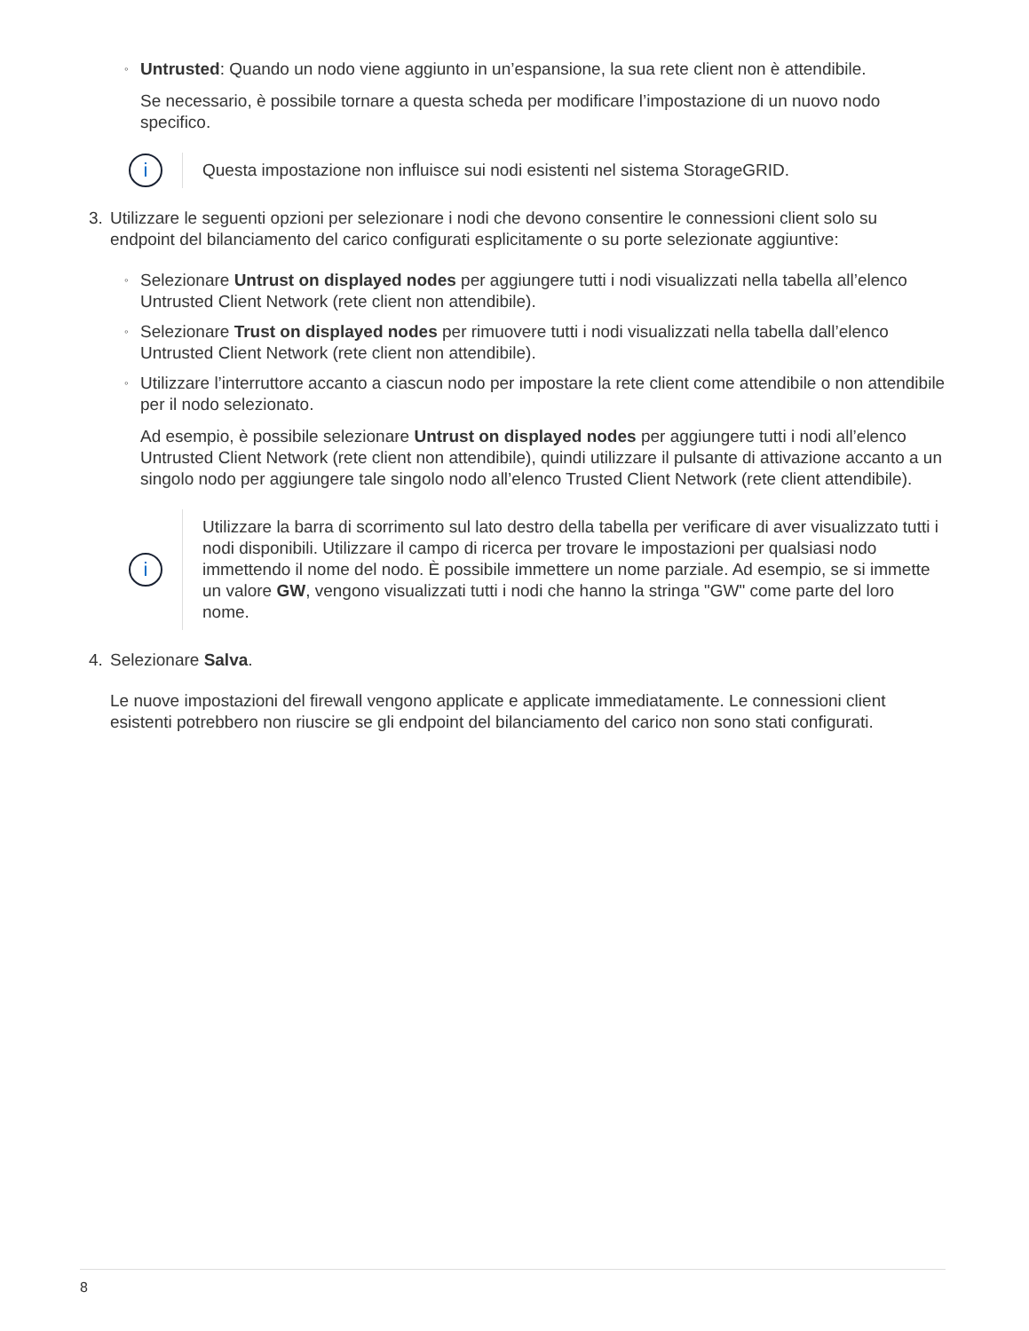◦
Untrusted: Quando un nodo viene aggiunto in un’espansione, la sua rete client non è attendibile.
Se necessario, è possibile tornare a questa scheda per modificare l’impostazione di un nuovo nodo specifico.
i
Questa impostazione non influisce sui nodi esistenti nel sistema StorageGRID.
3. Utilizzare le seguenti opzioni per selezionare i nodi che devono consentire le connessioni client solo su endpoint del bilanciamento del carico configurati esplicitamente o su porte selezionate aggiuntive:
◦
Selezionare Untrust on displayed nodes per aggiungere tutti i nodi visualizzati nella tabella all’elenco Untrusted Client Network (rete client non attendibile).
◦
Selezionare Trust on displayed nodes per rimuovere tutti i nodi visualizzati nella tabella dall’elenco Untrusted Client Network (rete client non attendibile).
◦
Utilizzare l’interruttore accanto a ciascun nodo per impostare la rete client come attendibile o non attendibile per il nodo selezionato.
Ad esempio, è possibile selezionare Untrust on displayed nodes per aggiungere tutti i nodi all’elenco Untrusted Client Network (rete client non attendibile), quindi utilizzare il pulsante di attivazione accanto a un singolo nodo per aggiungere tale singolo nodo all’elenco Trusted Client Network (rete client attendibile).
i
Utilizzare la barra di scorrimento sul lato destro della tabella per verificare di aver visualizzato tutti i nodi disponibili. Utilizzare il campo di ricerca per trovare le impostazioni per qualsiasi nodo immettendo il nome del nodo. È possibile immettere un nome parziale. Ad esempio, se si immette un valore GW, vengono visualizzati tutti i nodi che hanno la stringa "GW" come parte del loro nome.
4. Selezionare Salva.
Le nuove impostazioni del firewall vengono applicate e applicate immediatamente. Le connessioni client esistenti potrebbero non riuscire se gli endpoint del bilanciamento del carico non sono stati configurati.
8